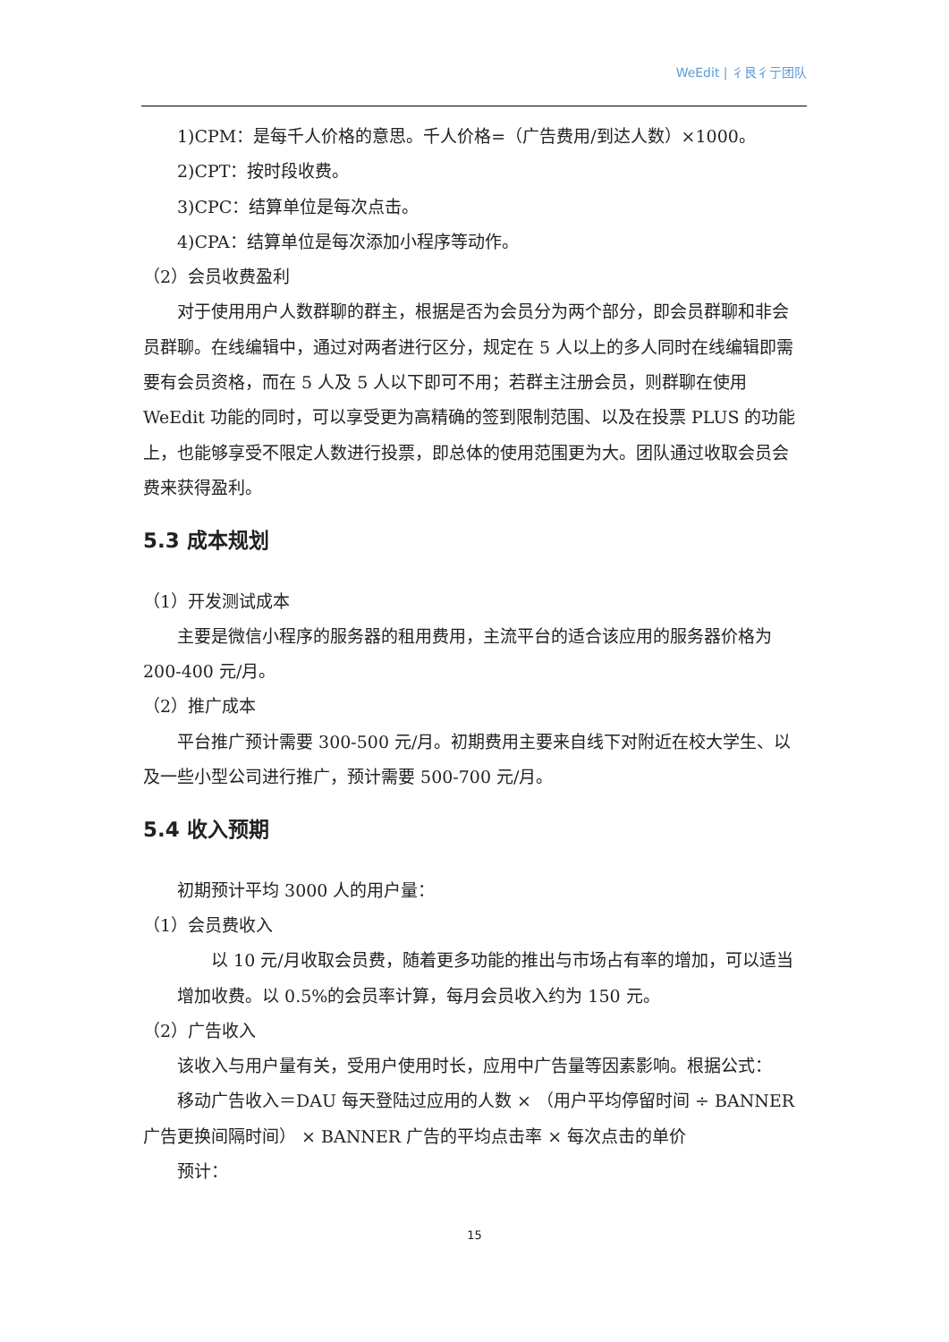WeEdit | 彳艮彳亍团队
1)CPM：是每千人价格的意思。千人价格=（广告费用/到达人数）×1000。
2)CPT：按时段收费。
3)CPC：结算单位是每次点击。
4)CPA：结算单位是每次添加小程序等动作。
（2）会员收费盈利
对于使用用户人数群聊的群主，根据是否为会员分为两个部分，即会员群聊和非会员群聊。在线编辑中，通过对两者进行区分，规定在 5 人以上的多人同时在线编辑即需要有会员资格，而在 5 人及 5 人以下即可不用；若群主注册会员，则群聊在使用 WeEdit 功能的同时，可以享受更为高精确的签到限制范围、以及在投票 PLUS 的功能上，也能够享受不限定人数进行投票，即总体的使用范围更为大。团队通过收取会员会费来获得盈利。
5.3 成本规划
（1）开发测试成本
主要是微信小程序的服务器的租用费用，主流平台的适合该应用的服务器价格为 200-400 元/月。
（2）推广成本
平台推广预计需要 300-500 元/月。初期费用主要来自线下对附近在校大学生、以及一些小型公司进行推广，预计需要 500-700 元/月。
5.4 收入预期
初期预计平均 3000 人的用户量：
（1）会员费收入
以 10 元/月收取会员费，随着更多功能的推出与市场占有率的增加，可以适当增加收费。以 0.5%的会员率计算，每月会员收入约为 150 元。
（2）广告收入
该收入与用户量有关，受用户使用时长，应用中广告量等因素影响。根据公式：
移动广告收入＝DAU 每天登陆过应用的人数 × （用户平均停留时间 ÷ BANNER 广告更换间隔时间） × BANNER 广告的平均点击率 × 每次点击的单价
预计：
15